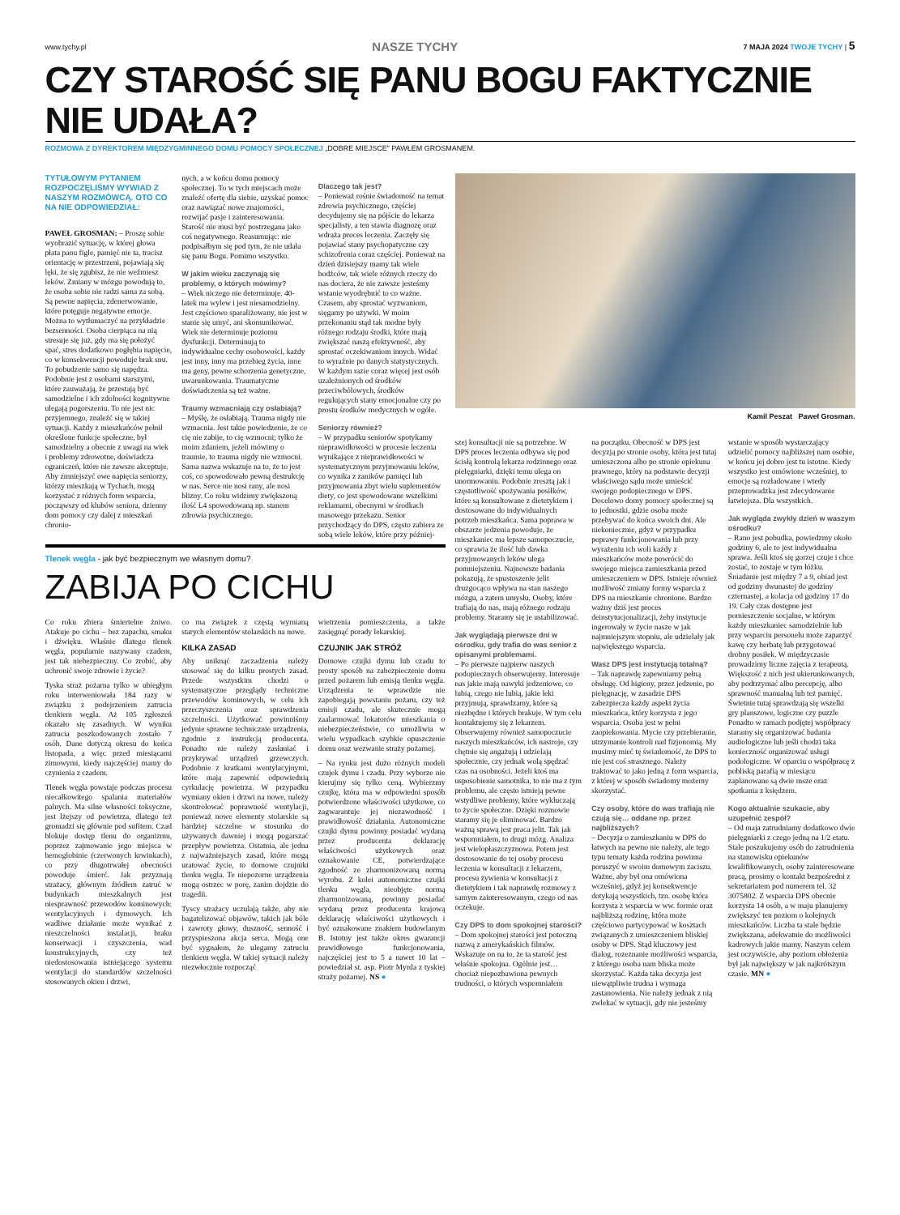www.tychy.pl NASZE TYCHY 7 MAJA 2024 TWOJE TYCHY | 5
CZY STAROŚĆ SIĘ PANU BOGU FAKTYCZNIE NIE UDAŁA?
ROZMOWA Z DYREKTOREM MIĘDZYGMINNEGO DOMU POMOCY SPOŁECZNEJ „DOBRE MIEJSCE” PAWŁEM GROSMANEM.
TYTUŁOWYM PYTANIEM ROZPOCZĘLIŚMY WYWIAD Z NASZYM ROZMÓWCĄ. OTO CO NA NIE ODPOWIEDZIAŁ:
PAWEŁ GROSMAN: – Proszę sobie wyobrazić sytuację, w której głowa płata panu figle, pamięć nie ta, tracisz orientację w przestrzeni, pojawiają się lęki, że się zgubisz, że nie weźmiesz leków. Zmiany w mózgu powodują to, że osoba sobie nie radzi sama za sobą. Są pewne napięcia, zdenerwowanie, które potęguje negatywne emocje. Można to wytłumaczyć na przykładzie bezsenności. Osoba cierpiąca na nią stresuje się już, gdy ma się położyć spać, stres dodatkowo pogłębia napięcie, co w konsekwencji powoduje brak snu. To pobudzenie samo się napędza. Podobnie jest z osobami starszymi, które zauważają, że przestają być samodzielne i ich zdolności kognitywne ulegają pogorszeniu. To nie jest nic przyjemnego, znaleźć się w takiej sytuacji. Każdy z mieszkańców pełnił określone funkcje społeczne, był samodzielny a obecnie z uwagi na wiek i problemy zdrowotne, doświadcza ograniczeń, które nie zawsze akceptuje. Aby zmniejszyć owe napięcia seniorzy, którzy mieszkają w Tychach, mogą korzystać z różnych form wsparcia, począwszy od klubów seniora, dzienny dom pomocy czy dalej z mieszkań chronio-
nych, a w końcu domu pomocy społecznej. To w tych miejscach może znaleźć ofertę dla siebie, uzyskać pomoc oraz nawiązać nowe znajomości, rozwijać pasje i zainteresowania. Starość nie musi być postrzegana jako coś negatywnego. Reasumując: nie podpisałbym się pod tym, że nie udała się panu Bogu. Pomimo wszystko.
W jakim wieku zaczynają się problemy, o których mówimy?
– Wiek niczego nie determinuje. 40-latek ma wylew i jest niesamodzielny. Jest częściowo sparaliżowany, nie jest w stanie się umyć, ani skomunikować. Wiek nie determinuje poziomu dysfunkcji. Determinują to indywidualne cechy osobowości, każdy jest inny, inny ma przebieg życia, inne ma geny, pewne schorzenia genetyczne, uwarunkowania. Traumatyczne doświadczenia są też ważne.
Traumy wzmacniają czy osłabiają?
– Myślę, że osłabiają. Trauma nigdy nie wzmacnia. Jest takie powiedzenie, że co cię nie zabije, to cię wzmocni; tylko że moim zdaniem, jeżeli mówimy o traumie, to trauma nigdy nie wzmocni. Sama nazwa wskazuje na to, że to jest coś, co spowodowało pewną destrukcję w nas. Serce nie nosi rany, ale nosi blizny. Co roku widzimy zwiększoną ilość L4 spowodowaną np. stanem zdrowia psychicznego.
Dlaczego tak jest?
– Ponieważ rośnie świadomość na temat zdrowia psychicznego, częściej decydujemy się na pójście do lekarza specjalisty, a ten stawia diagnozę oraz wdraża proces leczenia. Zaczęły się pojawiać stany psychopatyczne czy schizofrenia coraz częściej. Ponieważ na dzień dzisiejszy mamy tak wiele bodźców, tak wiele różnych rzeczy do nas dociera, że nie zawsze jesteśmy wstanie wyodrębnić to co ważne. Czasem, aby sprostać wyzwaniom, sięgamy po używki. W moim przekonaniu stąd tak modne były różnego rodzaju środki, które mają zwiększać naszą efektywność, aby sprostać oczekiwaniom innych. Widać to wyraźnie po danych statystycznych. W każdym razie coraz więcej jest osób uzależnionych od środków przeciwbólowych, środków regulujących stany emocjonalne czy po prostu środków medycznych w ogóle.
Seniorzy również?
– W przypadku seniorów spotykamy nieprawidłowości w procesie leczenia wynikające z nieprawidłowości w systematycznym przyjmowaniu leków, co wynika z zaników pamięci lub przyjmowania zbyt wielu suplementów diety, co jest spowodowane wszelkimi reklamami, obecnymi w środkach masowego przekazu. Senior przychodzący do DPS, często zabiera ze sobą wiele leków, które przy później-
Tlenek węgla - jak być bezpiecznym we własnym domu?
ZABIJA PO CICHU
Co roku zbiera śmiertelne żniwo. Atakuje po cichu – bez zapachu, smaku i dźwięku. Właśnie dlatego tlenek węgla, popularnie nazywany czadem, jest tak niebezpieczny. Co zrobić, aby uchronić swoje zdrowie i życie?
Tyska straż pożarna tylko w ubiegłym roku interweniowała 184 razy w związku z podejrzeniem zatrucia tlenkiem węgla. Aż 105 zgłoszeń okazało się zasadnych. W wyniku zatrucia poszkodowanych zostało 7 osób. Dane dotyczą okresu do końca listopada, a więc przed miesiącami zimowymi, kiedy najczęściej mamy do czynienia z czadem.
Tlenek węgla powstaje podczas procesu niecałkowitego spalania materiałów palnych. Ma silne własności toksyczne, jest lżejszy od powietrza, dlatego też gromadzi się głównie pod sufitem. Czad blokuje dostęp tlenu do organizmu, poprzez zajmowanie jego miejsca w hemoglobinie (czerwonych krwinkach), co przy długotrwałej obecności powoduje śmierć. Jak przyznają strażacy, głównym źródłem zatruć w budynkach mieszkalnych jest niesprawność przewodów kominowych: wentylacyjnych i dymowych. Ich wadliwe działanie może wynikać z nieszczelności instalacji, braku konserwacji i czyszczenia, wad konstrukcyjnych, czy też niedostosowania istniejącego systemu wentylacji do standardów szczelności stosowanych okien i drzwi,
co ma związek z częstą wymianą starych elementów stolarskich na nowe.
KILKA ZASAD
Aby uniknąć zaczadzenia należy stosować się do kilku prostych zasad. Przede wszystkim chodzi o systematyczne przeglądy techniczne przewodów kominowych, w celu ich przeczyszczenia oraz sprawdzenia szczelności. Użytkować powinniśmy jedynie sprawne technicznie urządzenia, zgodnie z instrukcją producenta. Ponadto nie należy zasłaniać i przykrywać urządzeń grzewczych. Podobnie z kratkami wentylacyjnymi, które mają zapewnić odpowiednią cyrkulację powietrza. W przypadku wymiany okien i drzwi na nowe, należy skontrolować poprawność wentylacji, ponieważ nowe elementy stolarskie są bardziej szczelne w stosunku do używanych dawniej i mogą pogarszać przepływ powietrza. Ostatnia, ale jedna z najważniejszych zasad, które mogą uratować życie, to domowe czujniki tlenku węgla. Te niepozorne urządzenia mogą ostrzec w porę, zanim dojdzie do tragedii.
Tyscy strażacy uczulają także, aby nie bagatelizować objawów, takich jak bóle i zawroty głowy, duszność, senność i przyspieszona akcja serca. Mogą one być sygnałem, że ulegamy zatruciu tlenkiem węgla. W takiej sytuacji należy niezwłocznie rozpocząć
wietrzenia pomieszczenia, a także zasięgnąć porady lekarskiej.
CZUJNIK JAK STRÓŻ
Domowe czujki dymu lub czadu to prosty sposób na zabezpieczenie domu przed pożarem lub emisją tlenku węgla. Urządzenia te wprawdzie nie zapobiegają powstaniu pożaru, czy też emisji czadu, ale skutecznie mogą zaalarmować lokatorów mieszkania o niebezpieczeństwie, co umożliwia w wielu wypadkach szybkie opuszczenie domu oraz wezwanie straży pożarnej.
– Na rynku jest dużo różnych modeli czujek dymu i czadu. Przy wyborze nie kierujmy się tylko ceną. Wybierzmy czujkę, która ma w odpowiedni sposób potwierdzone właściwości użytkowe, co zagwarantuje jej niezawodność i prawidłowość działania. Autonomiczne czujki dymu powinny posiadać wydaną przez producenta deklarację właściwości użytkowych oraz oznakowanie CE, potwierdzające zgodność ze zharmonizowaną normą wyrobu. Z kolei autonomiczne czujki tlenku węgla, nieobjęte normą zharmonizowaną, powinny posiadać wydaną przez producenta krajową deklarację właściwości użytkowych i być oznakowane znakiem budowlanym B. Istotny jest także okres gwarancji prawidłowego funkcjonowania, najczęściej jest to 5 a nawet 10 lat – powiedział st. asp. Piotr Myrda z tyskiej straży pożarnej. NS ●
Kamil Peszat Paweł Grosman.
szej konsultacji nie są potrzebne. W DPS proces leczenia odbywa się pod ścisłą kontrolą lekarza rodzinnego oraz pielęgniarki, dzięki temu ulega on unormowaniu. Podobnie zresztą jak i częstotliwość spożywania posiłków, które są konsultowane z dietetykiem i dostosowane do indywidualnych potrzeb mieszkańca. Sama poprawa w obszarze jedzenia powoduje, że mieszkaniec ma lepsze samopoczucie, co sprawia że ilość lub dawka przyjmowanych leków ulega pomniejszeniu. Najnowsze badania pokazują, że spustoszenie jelit druzgocąco wpływa na stan naszego mózgu, a zatem umysłu. Osoby, które trafiają do nas, mają różnego rodzaju problemy. Staramy się je ustabilizować.
Jak wyglądają pierwsze dni w ośrodku, gdy trafia do was senior z opisanymi problemami.
– Po pierwsze najpierw naszych podopiecznych obserwujemy. Interesuje nas jakie mają nawyki jedzeniowe, co lubią, czego nie lubią, jakie leki przyjmują, sprawdzamy, które są niezbędne i których brakuje. W tym celu kontaktujemy się z lekarzem. Obserwujemy również samopoczucie naszych mieszkańców, ich nastroje, czy chętnie się angażują i udzielają społecznie, czy jednak wolą spędzać czas na osobności. Jeżeli ktoś ma usposobienie samotnika, to nie ma z tym problemu, ale często istnieją pewne wstydliwe problemy, które wykluczają to życie społeczne. Dzięki rozmowie staramy się je eliminować. Bardzo ważną sprawą jest praca jelit. Tak jak wspomniałem, to drugi mózg. Analiza jest wielopłaszczyznowa. Potem jest dostosowanie do tej osoby procesu leczenia w konsultacji z lekarzem, procesu żywienia w konsultacji z dietetykiem i tak naprawdę rozmowy z samym zainteresowanym, czego od nas oczekuje.
Czy DPS to dom spokojnej starości?
– Dom spokojnej starości jest potoczną nazwą z amerykańskich filmów. Wskazuje on na to, że ta starość jest właśnie spokojna. Ogólnie jest… chociaż niepozbawiona pewnych trudności, o których wspomniałem
na początku. Obecność w DPS jest decyzją po stronie osoby, która jest tutaj umieszczona albo po stronie opiekuna prawnego, który na podstawie decyzji właściwego sądu może umieścić swojego podopiecznego w DPS. Docelowo domy pomocy społecznej są to jednostki, gdzie osoba może przebywać do końca swoich dni. Ale niekoniecznie, gdyż w przypadku poprawy funkcjonowania lub przy wyrażeniu ich woli każdy z mieszkańców może powrócić do swojego miejsca zamieszkania przed umieszczeniem w DPS. Istnieje również możliwość zmiany formy wsparcia z DPS na mieszkanie chronione. Bardzo ważny dziś jest proces deinstytucjonalizacji, żeby instytucje ingerowały w życie nasze w jak najmniejszym stopniu, ale udzielały jak największego wsparcia.
Wasz DPS jest instytucją totalną?
– Tak naprawdę zapewniamy pełną obsługę. Od higieny, przez jedzenie, po pielęgnację, w zasadzie DPS zabezpiecza każdy aspekt życia mieszkańca, który korzysta z jego wsparcia. Osoba jest w pełni zaopiekowania. Mycie czy przebieranie, utrzymanie kontroli nad fizjonomią. My musimy mieć tę świadomość, że DPS to nie jest coś strasznego. Należy traktować to jako jedną z form wsparcia, z której w sposób świadomy możemy skorzystać.
Czy osoby, które do was trafiają nie czują się… oddane np. przez najbliższych?
– Decyzja o zamieszkaniu w DPS do łatwych na pewno nie należy, ale tego typu tematy każda rodzina powinna poruszyć w swoim domowym zaciszu. Ważne, aby był ona omówiona wcześniej, gdyż jej konsekwencje dotykają wszystkich, tzn. osobę która korzysta z wsparcia w ww. formie oraz najbliższą rodzinę, która może częściowo partycypować w kosztach związanych z umieszczeniem bliskiej osoby w DPS. Stąd kluczowy jest dialog, rozeznanie możliwości wsparcia, z którego osoba nam bliska może skorzystać. Każda taka decyzja jest niewątpliwie trudna i wymaga zastanowienia. Nie należy jednak z nią zwlekać w sytuacji, gdy nie jesteśmy
wstanie w sposób wystarczający udzielić pomocy najbliższej nam osobie, w końcu jej dobro jest tu istotne. Kiedy wszystko jest omówione wcześniej, to emocje są rozładowane i wtedy przeprowadzka jest zdecydowanie łatwiejsza. Dla wszystkich.
Jak wygląda zwykły dzień w waszym ośrodku?
– Rano jest pobudka, powiedzmy około godziny 6, ale to jest indywidualna sprawa. Jeśli ktoś się gorzej czuje i chce zostać, to zostaje w tym łóżku. Śniadanie jest między 7 a 9, obiad jest od godziny dwunastej do godziny czternastej, a kolacja od godziny 17 do 19. Cały czas dostępne jest pomieszczenie socjalne, w którym każdy mieszkaniec samodzielnie lub przy wsparciu personelu może zaparzyć kawę czy herbatę lub przygotować drobny posiłek. W międzyczasie prowadzimy liczne zajęcia z terapeutą. Większość z nich jest ukierunkowanych, aby podtrzymać albo percepcję, albo sprawność manualną lub też pamięć. Świetnie tutaj sprawdzają się wszelki gry planszowe, logiczne czy puzzle Ponadto w ramach podjętej współpracy staramy się organizować badania audiologiczne lub jeśli chodzi taka konieczność organizować usługi podologiczne. W oparciu o współpracę z pobliską parafią w miesiącu zaplanowane są dwie msze oraz spotkania z księdzem.
Kogo aktualnie szukacie, aby uzupełnić zespół?
– Od maja zatrudniamy dodatkowo dwie pielęgniarki z czego jedną na 1/2 etatu. Stale poszukujemy osób do zatrudnienia na stanowisku opiekunów kwalifikowanych, osoby zainteresowane pracą, prosimy o kontakt bezpośredni z sekretariatem pod numerem tel. 32 3075802. Z wsparcia DPS obecnie korzysta 14 osób, a w maju planujemy zwiększyć ten poziom o kolejnych mieszkańców. Liczba ta stale będzie zwiększana, adekwatnie do możliwości kadrowych jakie mamy. Naszym celem jest oczywiście, aby poziom obłożenia był jak największy w jak najkrótszym czasie. MN ●